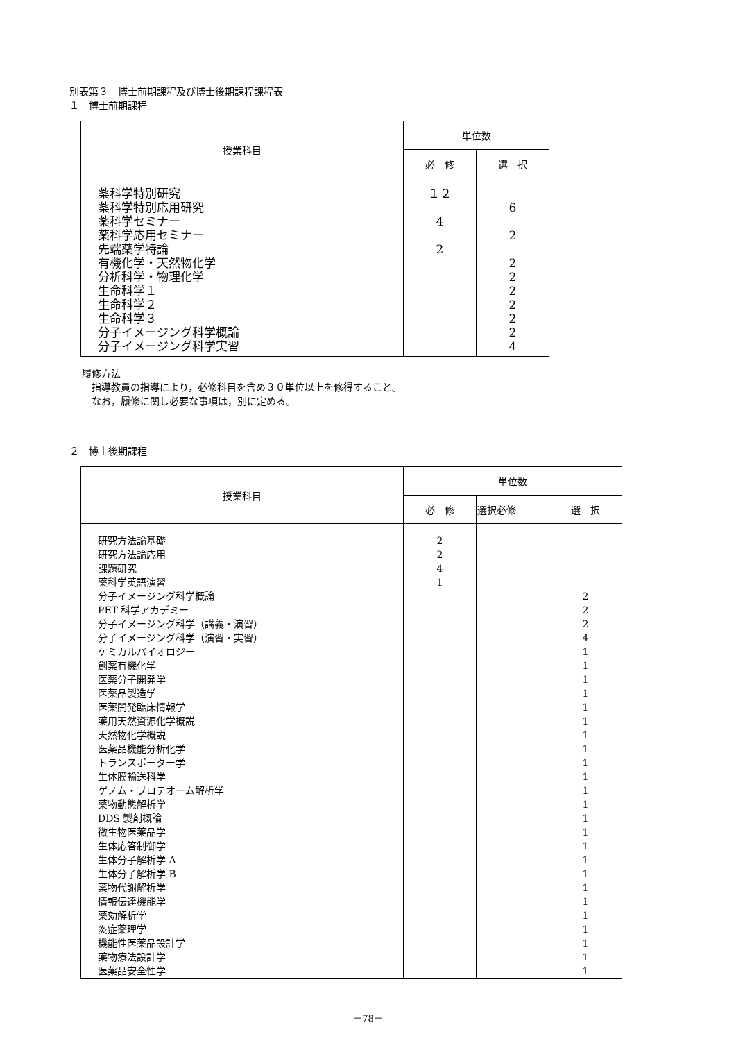別表第３　博士前期課程及び博士後期課程課程表
１　博士前期課程
| 授業科目 | 単位数 | |
| --- | --- | --- |
| | 必 修 | 選 択 |
| 薬科学特別研究 薬科学特別応用研究 薬科学セミナー 薬科学応用セミナー 先端薬学特論 有機化学・天然物化学 分析科学・物理化学 生命科学１ 生命科学２ 生命科学３ 分子イメージング科学概論 分子イメージング科学実習 | １２ 4 2 | 6 2 2 2 2 2 2 2 4 |
履修方法
　指導教員の指導により，必修科目を含め３０単位以上を修得すること。
　なお，履修に関し必要な事項は，別に定める。
２　博士後期課程
| 授業科目 | 単位数 | | |
| --- | --- | --- | --- |
| | 必 修 | 選択必修 | 選 択 |
| 研究方法論基礎 研究方法論応用 課題研究 薬科学英語演習 分子イメージング科学概論 PET 科学アカデミー 分子イメージング科学（講義・演習） 分子イメージング科学（演習・実習） ケミカルバイオロジー 創薬有機化学 医薬分子開発学 医薬品製造学 医薬開発臨床情報学 薬用天然資源化学概説 天然物化学概説 医薬品機能分析化学 トランスポーター学 生体膜輸送科学 ゲノム・プロテオーム解析学 薬物動態解析学 DDS 製剤概論 微生物医薬品学 生体応答制御学 生体分子解析学 A 生体分子解析学 B 薬物代謝解析学 情報伝達機能学 薬効解析学 炎症薬理学 機能性医薬品設計学 薬物療法設計学 医薬品安全性学 | 2 2 4 1 | | 2 2 2 4 1 1 1 1 1 1 1 1 1 1 1 1 1 1 1 1 1 1 1 1 1 1 1 1 |
－78－